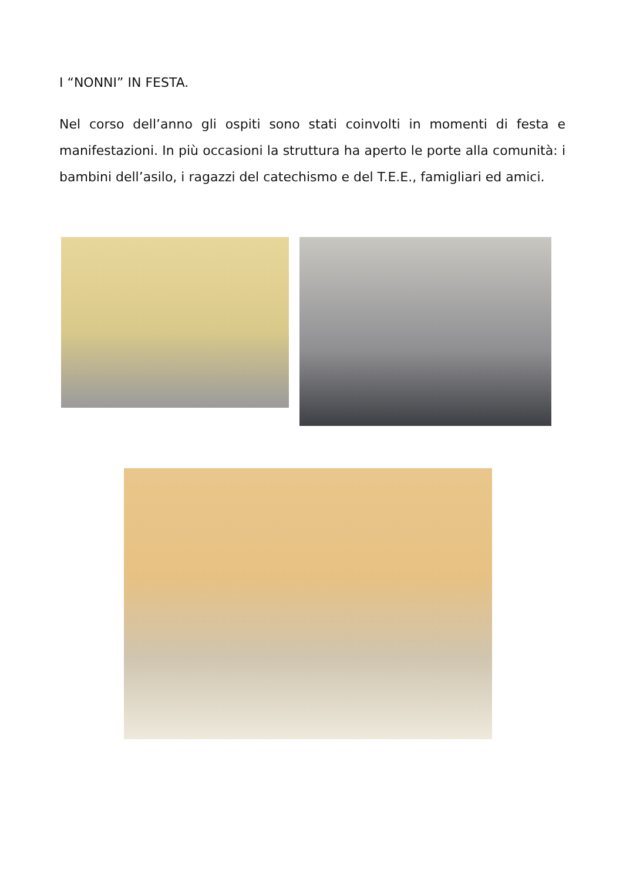I “NONNI” IN FESTA.
Nel corso dell’anno gli ospiti sono stati coinvolti in momenti di festa e manifestazioni. In più occasioni la struttura ha aperto le porte alla comunità: i bambini dell’asilo, i ragazzi del catechismo e del T.E.E., famigliari ed amici.